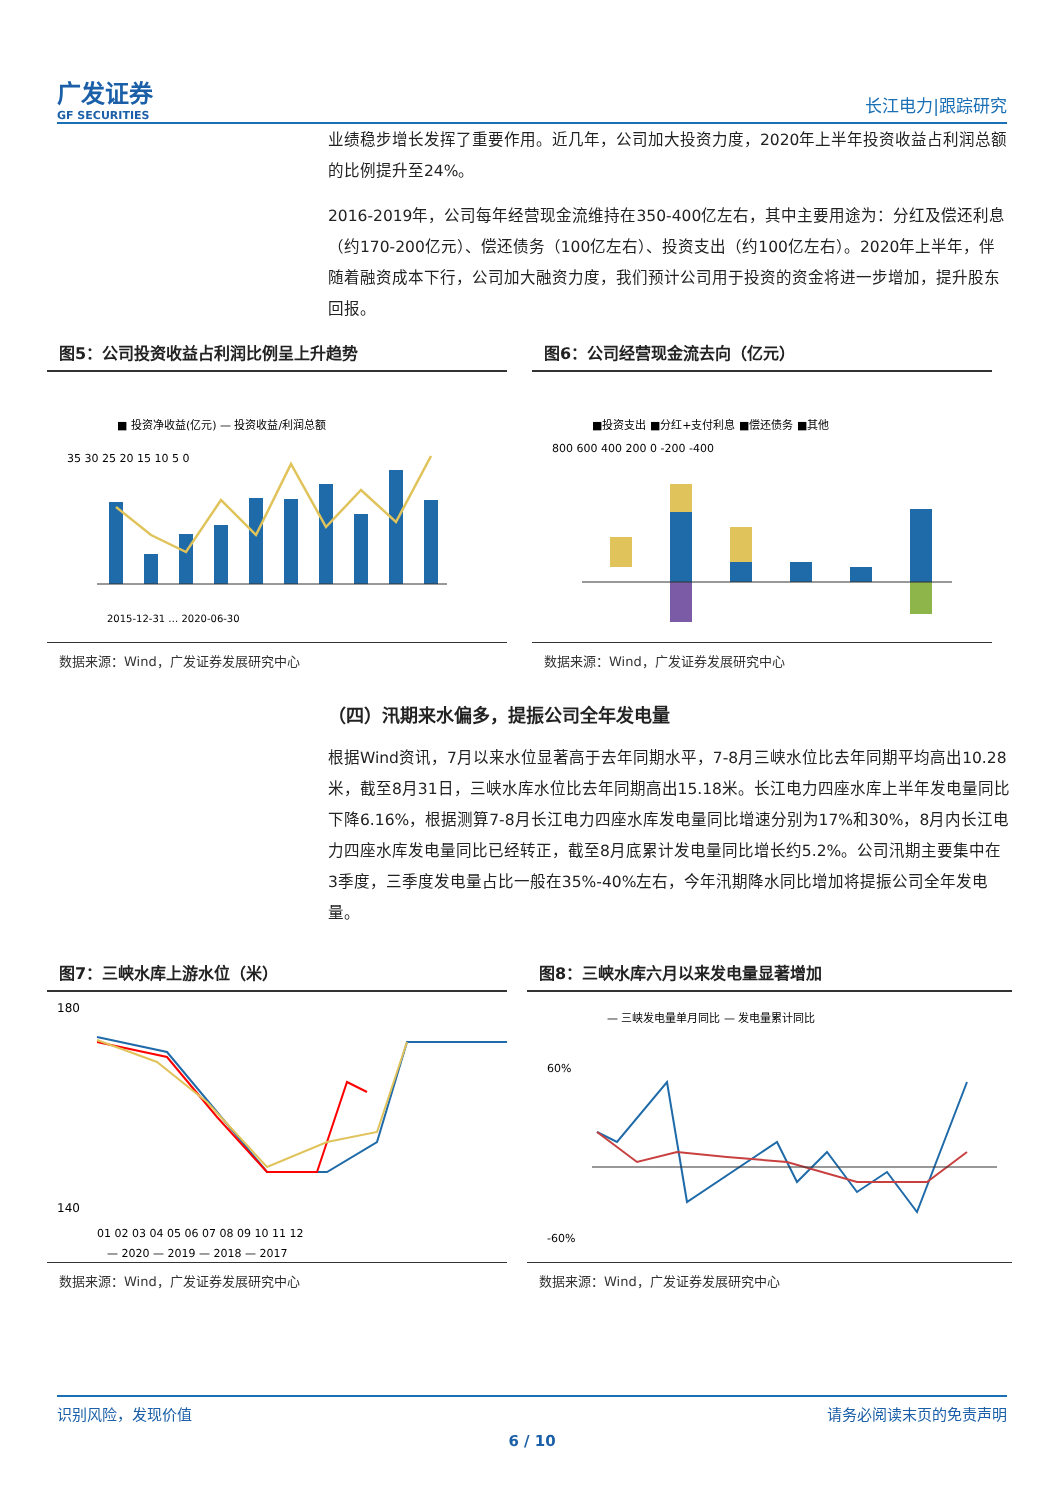广发证券
GF SECURITIES
长江电力|跟踪研究
业绩稳步增长发挥了重要作用。近几年，公司加大投资力度，2020年上半年投资收益占利润总额的比例提升至24%。
2016-2019年，公司每年经营现金流维持在350-400亿左右，其中主要用途为：分红及偿还利息（约170-200亿元）、偿还债务（100亿左右）、投资支出（约100亿左右）。2020年上半年，伴随着融资成本下行，公司加大融资力度，我们预计公司用于投资的资金将进一步增加，提升股东回报。
图5：公司投资收益占利润比例呈上升趋势
■ 投资净收益(亿元) — 投资收益/利润总额
35 30 25 20 15 10 5 0
2015-12-31 … 2020-06-30
数据来源：Wind，广发证券发展研究中心
图6：公司经营现金流去向（亿元）
■投资支出 ■分红+支付利息 ■偿还债务 ■其他
800 600 400 200 0 -200 -400
数据来源：Wind，广发证券发展研究中心
（四）汛期来水偏多，提振公司全年发电量
根据Wind资讯，7月以来水位显著高于去年同期水平，7-8月三峡水位比去年同期平均高出10.28米，截至8月31日，三峡水库水位比去年同期高出15.18米。长江电力四座水库上半年发电量同比下降6.16%，根据测算7-8月长江电力四座水库发电量同比增速分别为17%和30%，8月内长江电力四座水库发电量同比已经转正，截至8月底累计发电量同比增长约5.2%。公司汛期主要集中在3季度，三季度发电量占比一般在35%-40%左右，今年汛期降水同比增加将提振公司全年发电量。
图7：三峡水库上游水位（米）
180
140
01 02 03 04 05 06 07 08 09 10 11 12
— 2020 — 2019 — 2018 — 2017
数据来源：Wind，广发证券发展研究中心
图8：三峡水库六月以来发电量显著增加
— 三峡发电量单月同比 — 发电量累计同比
60%
-60%
数据来源：Wind，广发证券发展研究中心
识别风险，发现价值 请务必阅读末页的免责声明
6 / 10